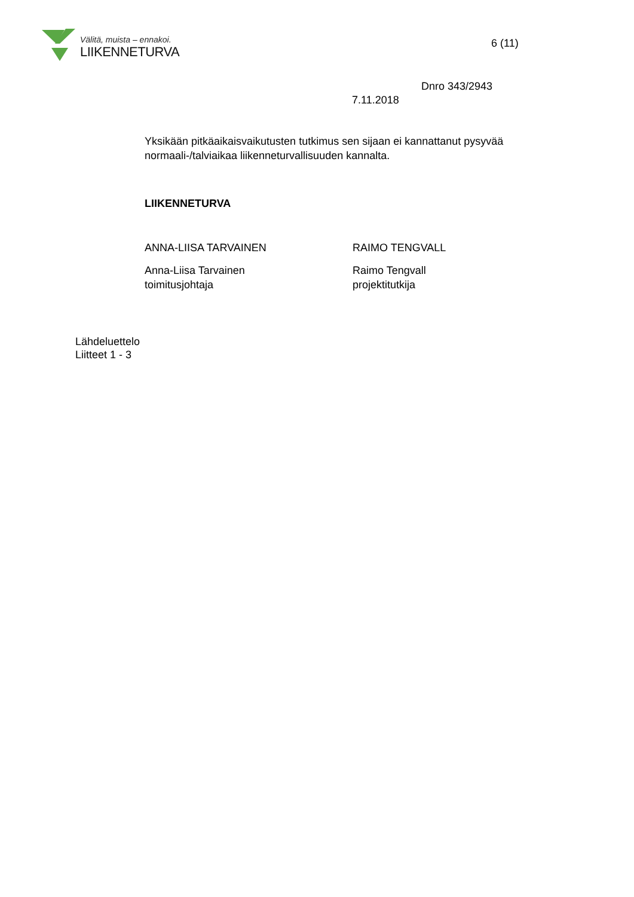Välitä, muista – ennakoi.
LIIKENNETURVA
6 (11)
Dnro 343/2943
7.11.2018
Yksikään pitkäaikaisvaikutusten tutkimus sen sijaan ei kannattanut pysyvää normaali-/talviaikaa liikenneturvallisuuden kannalta.
LIIKENNETURVA
ANNA-LIISA TARVAINEN RAIMO TENGVALL
Anna-Liisa Tarvainen
toimitusjohtaja
Raimo Tengvall
projektitutkija
Lähdeluettelo
Liitteet 1 - 3